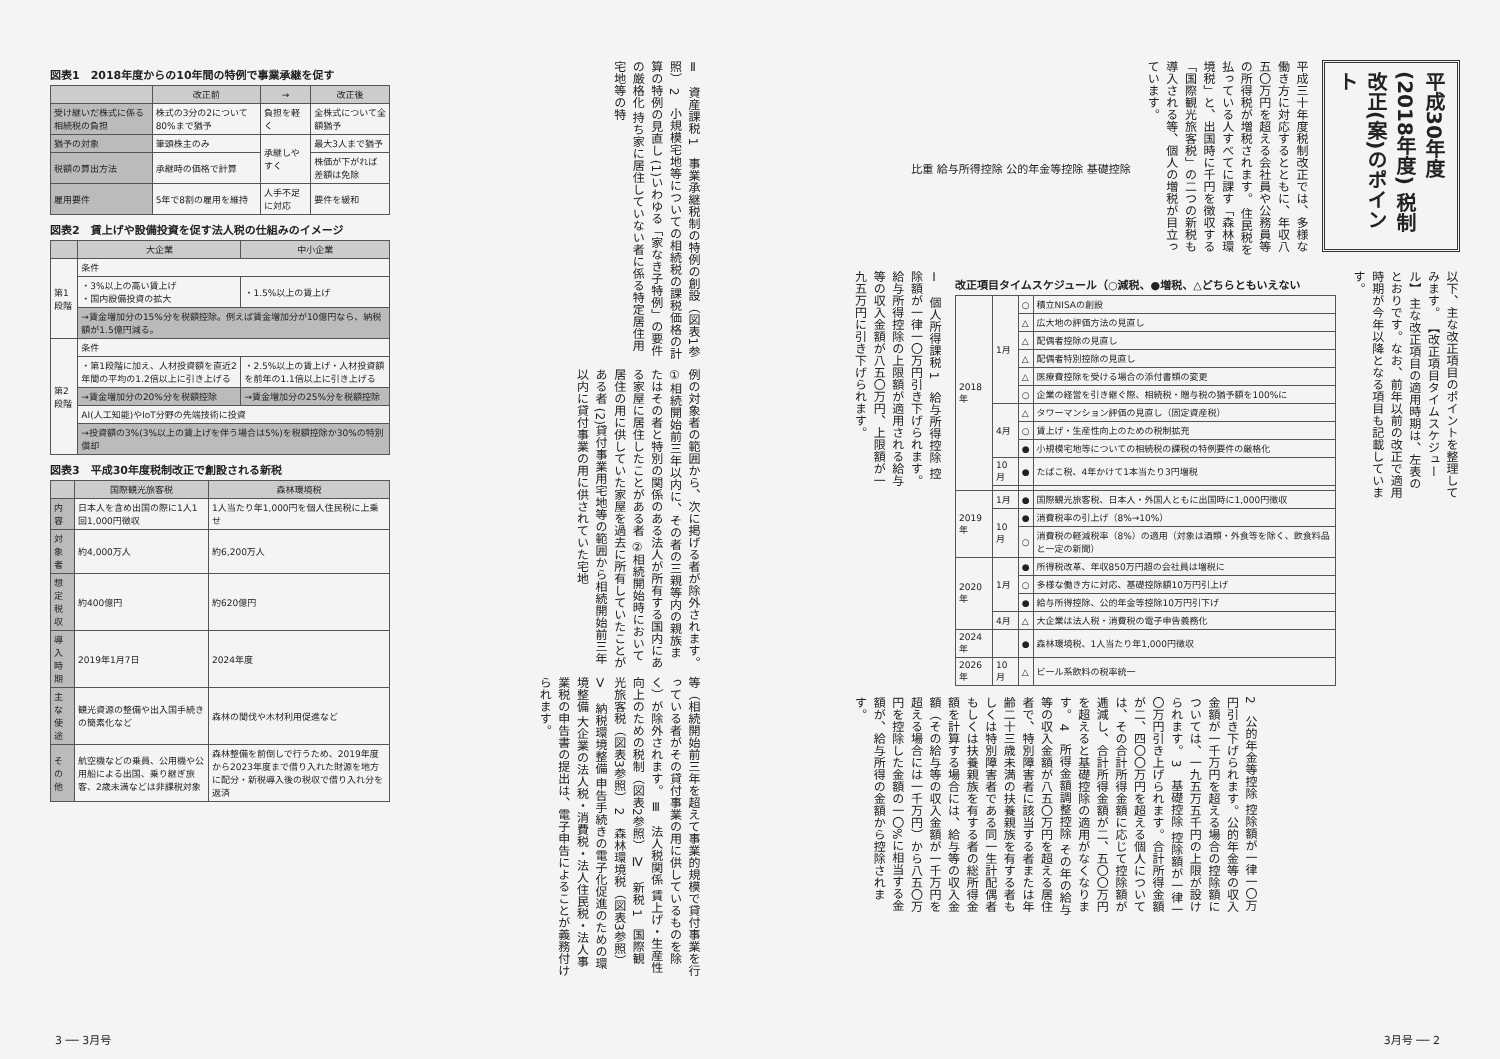図表1　2018年度からの10年間の特例で事業承継を促す
| | 改正前 | → | 改正後 |
| --- | --- | --- | --- |
| 受け継いだ株式に係る相続税の負担 | 株式の3分の2について80%まで猶予 | 負担を軽く | 全株式について全額猶予 |
| 猶予の対象 | 筆頭株主のみ | 承継しやすく | 最大3人まで猶予 |
| 税額の算出方法 | 承継時の価格で計算 | | 株価が下がれば差額は免除 |
| 雇用要件 | 5年で8割の雇用を維持 | 人手不足に対応 | 要件を緩和 |
図表2　賃上げや設備投資を促す法人税の仕組みのイメージ
| | 大企業 | 中小企業 |
| --- | --- | --- |
| 第1段階 | 条件 | |
| | ・3%以上の高い賃上げ ・国内設備投資の拡大 | ・1.5%以上の賃上げ |
| | →賃金増加分の15%分を税額控除。例えば賃金増加分が10億円なら、納税額が1.5億円減る。 | |
| 第2段階 | 条件 | |
| | ・第1段階に加え、人材投資額を直近2年間の平均の1.2倍以上に引き上げる | ・2.5%以上の賃上げ・人材投資額を前年の1.1倍以上に引き上げる |
| | →賃金増加分の20%分を税額控除 | →賃金増加分の25%分を税額控除 |
| | AI(人工知能)やIoT分野の先端技術に投資 | |
| | →投資額の3%(3%以上の賃上げを伴う場合は5%)を税額控除か30%の特別償却 | |
図表3　平成30年度税制改正で創設される新税
| | 国際観光旅客税 | 森林環境税 |
| --- | --- | --- |
| 内容 | 日本人を含め出国の際に1人1回1,000円徴収 | 1人当たり年1,000円を個人住民税に上乗せ |
| 対象者 | 約4,000万人 | 約6,200万人 |
| 想定税収 | 約400億円 | 約620億円 |
| 導入時期 | 2019年1月7日 | 2024年度 |
| 主な使途 | 観光資源の整備や出入国手続きの簡素化など | 森林の間伐や木材利用促進など |
| その他 | 航空機などの乗員、公用機や公用船による出国、乗り継ぎ旅客、2歳未満などは非課税対象 | 森林整備を前倒しで行うため、2019年度から2023年度まで借り入れた財源を地方に配分・新税導入後の税収で借り入れ分を返済 |
Ⅱ　資産課税 1　事業承継税制の特例の創設（図表1参照） 2　小規模宅地等についての相続税の課税価格の計算の特例の見直し (1)いわゆる「家なき子特例」の要件の厳格化 持ち家に居住していない者に係る特定居住用宅地等の特
例の対象者の範囲から、次に掲げる者が除外されます。 ①相続開始前三年以内に、その者の三親等内の親族またはその者と特別の関係のある法人が所有する国内にある家屋に居住したことがある者 ②相続開始時において居住の用に供していた家屋を過去に所有していたことがある者 (2)貸付事業用宅地等の範囲から相続開始前三年以内に貸付事業の用に供されていた宅地
等（相続開始前三年を超えて事業的規模で貸付事業を行っている者がその貸付事業の用に供しているものを除く）が除外されます。 Ⅲ　法人税関係 賃上げ・生産性向上のための税制（図表2参照） Ⅳ　新税 1　国際観光旅客税（図表3参照） 2　森林環境税（図表3参照） Ⅴ　納税環境整備 申告手続きの電子化促進のための環境整備 大企業の法人税・消費税・法人住民税・法人事業税の申告書の提出は、電子申告によることが義務付けられます。
3 ── 3月号
平成30年度(2018年度) 税制改正(案)のポイント
平成三十年度税制改正では、多様な働き方に対応するとともに、年収八五〇万円を超える会社員や公務員等の所得税が増税されます。 住民税を払っている人すべてに課す「森林環境税」と、出国時に千円を徴収する「国際観光旅客税」の二つの新税も導入される等、個人の増税が目立っています。
比重 給与所得控除 公的年金等控除 基礎控除
以下、主な改正項目のポイントを整理してみます。 【改正項目タイムスケジュール】 主な改正項目の適用時期は、左表のとおりです。なお、前年以前の改正で適用時期が今年以降となる項目も記載しています。
改正項目タイムスケジュール（○減税、●増税、△どちらともいえない
| 2018年 | 1月 | ○ | 積立NISAの創設 |
| | | △ | 広大地の評価方法の見直し |
| | | △ | 配偶者控除の見直し |
| | | △ | 配偶者特別控除の見直し |
| | | △ | 医療費控除を受ける場合の添付書類の変更 |
| | | ○ | 企業の経営を引き継ぐ際、相続税・贈与税の猶予額を100%に |
| | 4月 | △ | タワーマンション評価の見直し（固定資産税） |
| | | ○ | 賃上げ・生産性向上のための税制拡充 |
| | | ● | 小規模宅地等についての相続税の課税の特例要件の厳格化 |
| | 10月 | ● | たばこ税、4年かけて1本当たり3円増税 |
| 2019年 | 1月 | ● | 国際観光旅客税、日本人・外国人ともに出国時に1,000円徴収 |
| | 10月 | ● | 消費税率の引上げ（8%→10%） |
| | | ○ | 消費税の軽減税率（8%）の適用（対象は酒類・外食等を除く、飲食料品と一定の新聞） |
| 2020年 | 1月 | ● | 所得税改革、年収850万円超の会社員は増税に |
| | | ○ | 多様な働き方に対応、基礎控除額10万円引上げ |
| | | ● | 給与所得控除、公的年金等控除10万円引下げ |
| | 4月 | △ | 大企業は法人税・消費税の電子申告義務化 |
| 2024年 | | ● | 森林環境税、1人当たり年1,000円徴収 |
| 2026年 | 10月 | △ | ビール系飲料の税率統一 |
Ⅰ　個人所得課税 1　給与所得控除 控除額が一律一〇万円引き下げられます。給与所得控除の上限額が適用される給与等の収入金額が八五〇万円、上限額が一九五万円に引き下げられます。
2　公的年金等控除 控除額が一律一〇万円引き下げられます。公的年金等の収入金額が一千万円を超える場合の控除額については、一九五万五千円の上限が設けられます。 3　基礎控除 控除額が一律一〇万円引き上げられます。合計所得金額が二、四〇〇万円を超える個人については、その合計所得金額に応じて控除額が逓減し、合計所得金額が二、五〇〇万円を超えると基礎控除の適用がなくなります。 4　所得金額調整控除 その年の給与等の収入金額が八五〇万円を超える居住者で、特別障害者に該当する者または年齢二十三歳未満の扶養親族を有する者もしくは特別障害者である同一生計配偶者もしくは扶養親族を有する者の総所得金額を計算する場合には、給与等の収入金額（その給与等の収入金額が一千万円を超える場合には一千万円）から八五〇万円を控除した金額の一〇%に相当する金額が、給与所得の金額から控除されます。
3月号 ── 2